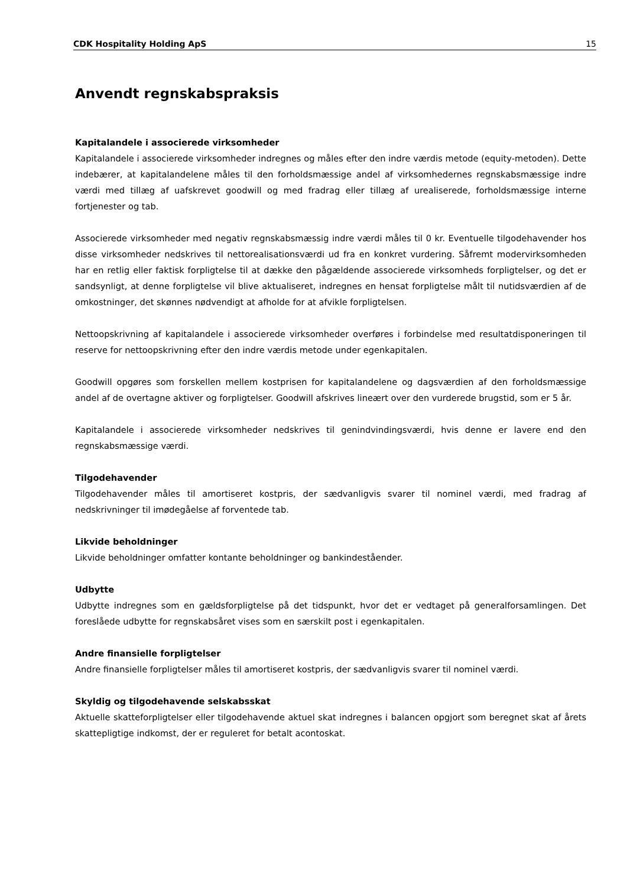CDK Hospitality Holding ApS 15
Anvendt regnskabspraksis
Kapitalandele i associerede virksomheder
Kapitalandele i associerede virksomheder indregnes og måles efter den indre værdis metode (equity-metoden). Dette indebærer, at kapitalandelene måles til den forholdsmæssige andel af virksomhedernes regnskabsmæssige indre værdi med tillæg af uafskrevet goodwill og med fradrag eller tillæg af urealiserede, forholdsmæssige interne fortjenester og tab.
Associerede virksomheder med negativ regnskabsmæssig indre værdi måles til 0 kr. Eventuelle tilgodehavender hos disse virksomheder nedskrives til nettorealisationsværdi ud fra en konkret vurdering. Såfremt modervirksomheden har en retlig eller faktisk forpligtelse til at dække den pågældende associerede virksomheds forpligtelser, og det er sandsynligt, at denne forpligtelse vil blive aktualiseret, indregnes en hensat forpligtelse målt til nutidsværdien af de omkostninger, det skønnes nødvendigt at afholde for at afvikle forpligtelsen.
Nettoopskrivning af kapitalandele i associerede virksomheder overføres i forbindelse med resultatdisponeringen til reserve for nettoopskrivning efter den indre værdis metode under egenkapitalen.
Goodwill opgøres som forskellen mellem kostprisen for kapitalandelene og dagsværdien af den forholdsmæssige andel af de overtagne aktiver og forpligtelser. Goodwill afskrives lineært over den vurderede brugstid, som er 5 år.
Kapitalandele i associerede virksomheder nedskrives til genindvindingsværdi, hvis denne er lavere end den regnskabsmæssige værdi.
Tilgodehavender
Tilgodehavender måles til amortiseret kostpris, der sædvanligvis svarer til nominel værdi, med fradrag af nedskrivninger til imødegåelse af forventede tab.
Likvide beholdninger
Likvide beholdninger omfatter kontante beholdninger og bankindeståender.
Udbytte
Udbytte indregnes som en gældsforpligtelse på det tidspunkt, hvor det er vedtaget på generalforsamlingen. Det foreslåede udbytte for regnskabsåret vises som en særskilt post i egenkapitalen.
Andre finansielle forpligtelser
Andre finansielle forpligtelser måles til amortiseret kostpris, der sædvanligvis svarer til nominel værdi.
Skyldig og tilgodehavende selskabsskat
Aktuelle skatteforpligtelser eller tilgodehavende aktuel skat indregnes i balancen opgjort som beregnet skat af årets skattepligtige indkomst, der er reguleret for betalt acontoskat.